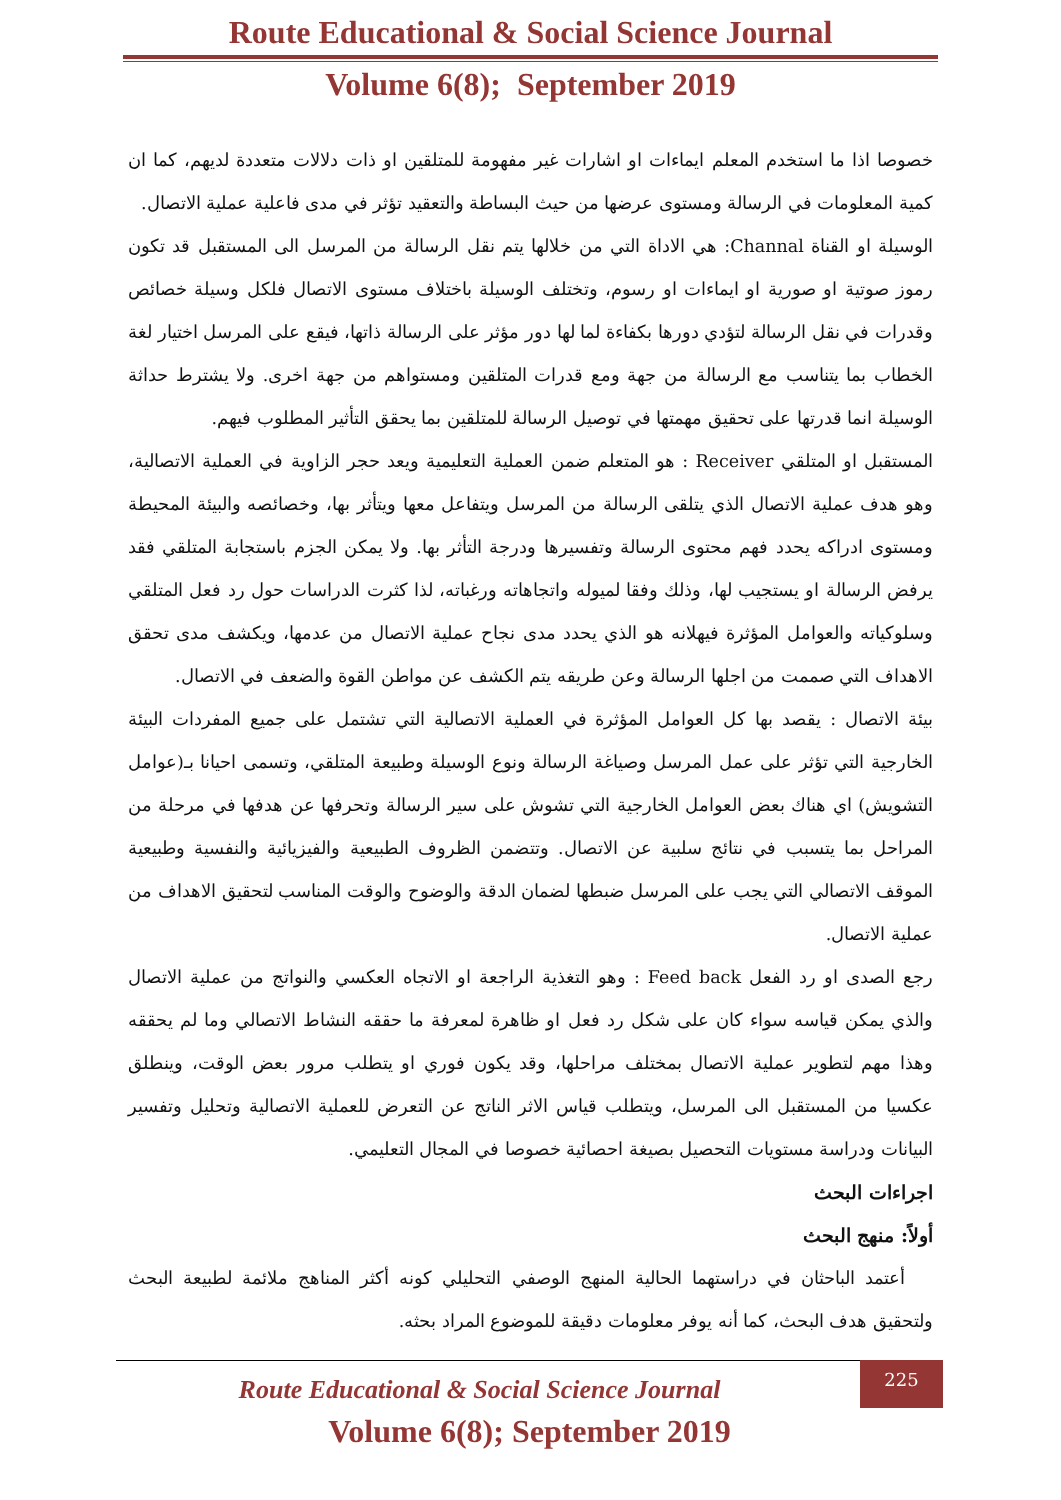Route Educational & Social Science Journal
Volume 6(8); September 2019
خصوصا اذا ما استخدم المعلم ايماءات او اشارات غير مفهومة للمتلقين او ذات دلالات متعددة لديهم، كما ان كمية المعلومات في الرسالة ومستوى عرضها من حيث البساطة والتعقيد تؤثر في مدى فاعلية عملية الاتصال.
الوسيلة او القناة Channal: هي الاداة التي من خلالها يتم نقل الرسالة من المرسل الى المستقبل قد تكون رموز صوتية او صورية او ايماءات او رسوم، وتختلف الوسيلة باختلاف مستوى الاتصال فلكل وسيلة خصائص وقدرات في نقل الرسالة لتؤدي دورها بكفاءة لما لها دور مؤثر على الرسالة ذاتها، فيقع على المرسل اختيار لغة الخطاب بما يتناسب مع الرسالة من جهة ومع قدرات المتلقين ومستواهم من جهة اخرى. ولا يشترط حداثة الوسيلة انما قدرتها على تحقيق مهمتها في توصيل الرسالة للمتلقين بما يحقق التأثير المطلوب فيهم.
المستقبل او المتلقي Receiver : هو المتعلم ضمن العملية التعليمية ويعد حجر الزاوية في العملية الاتصالية، وهو هدف عملية الاتصال الذي يتلقى الرسالة من المرسل ويتفاعل معها ويتأثر بها، وخصائصه والبيئة المحيطة ومستوى ادراكه يحدد فهم محتوى الرسالة وتفسيرها ودرجة التأثر بها. ولا يمكن الجزم باستجابة المتلقي فقد يرفض الرسالة او يستجيب لها، وذلك وفقا لميوله واتجاهاته ورغباته، لذا كثرت الدراسات حول رد فعل المتلقي وسلوكياته والعوامل المؤثرة فيهلانه هو الذي يحدد مدى نجاح عملية الاتصال من عدمها، ويكشف مدى تحقق الاهداف التي صممت من اجلها الرسالة وعن طريقه يتم الكشف عن مواطن القوة والضعف في الاتصال.
بيئة الاتصال : يقصد بها كل العوامل المؤثرة في العملية الاتصالية التي تشتمل على جميع المفردات البيئة الخارجية التي تؤثر على عمل المرسل وصياغة الرسالة ونوع الوسيلة وطبيعة المتلقي، وتسمى احيانا بـ(عوامل التشويش) اي هناك بعض العوامل الخارجية التي تشوش على سير الرسالة وتحرفها عن هدفها في مرحلة من المراحل بما يتسبب في نتائج سلبية عن الاتصال. وتتضمن الظروف الطبيعية والفيزيائية والنفسية وطبيعية الموقف الاتصالي التي يجب على المرسل ضبطها لضمان الدقة والوضوح والوقت المناسب لتحقيق الاهداف من عملية الاتصال.
رجع الصدى او رد الفعل Feed back : وهو التغذية الراجعة او الاتجاه العكسي والنواتج من عملية الاتصال والذي يمكن قياسه سواء كان على شكل رد فعل او ظاهرة لمعرفة ما حققه النشاط الاتصالي وما لم يحققه وهذا مهم لتطوير عملية الاتصال بمختلف مراحلها، وقد يكون فوري او يتطلب مرور بعض الوقت، وينطلق عكسيا من المستقبل الى المرسل، ويتطلب قياس الاثر الناتج عن التعرض للعملية الاتصالية وتحليل وتفسير البيانات ودراسة مستويات التحصيل بصيغة احصائية خصوصا في المجال التعليمي.
اجراءات البحث
أولاً: منهج البحث
أعتمد الباحثان في دراستهما الحالية المنهج الوصفي التحليلي كونه أكثر المناهج ملائمة لطبيعة البحث ولتحقيق هدف البحث، كما أنه يوفر معلومات دقيقة للموضوع المراد بحثه.
Route Educational & Social Science Journal
Volume 6(8); September 2019
225